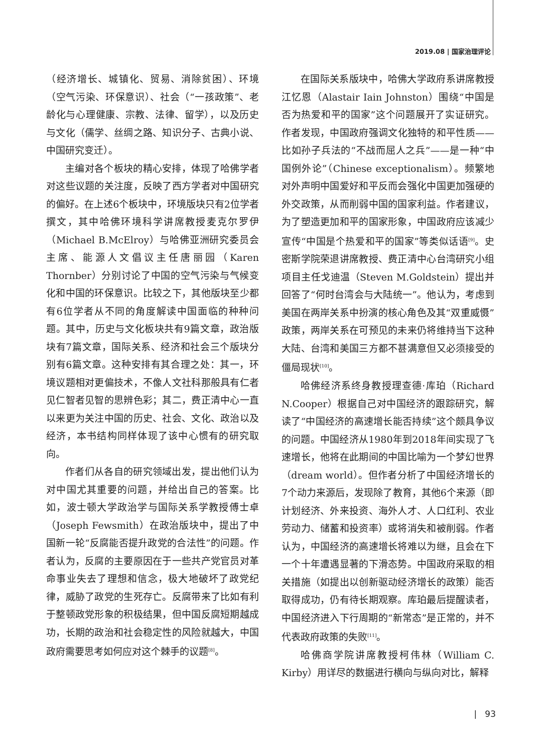2019.08 | 国家治理评论
（经济增长、城镇化、贸易、消除贫困）、环境（空气污染、环保意识）、社会（“一孩政策”、老龄化与心理健康、宗教、法律、留学），以及历史与文化（儒学、丝绸之路、知识分子、古典小说、中国研究变迁）。
主编对各个板块的精心安排，体现了哈佛学者对这些议题的关注度，反映了西方学者对中国研究的偏好。在上述6个板块中，环境版块只有2位学者撰文，其中哈佛环境科学讲席教授麦克尔罗伊（Michael B.McElroy）与哈佛亚洲研究委员会主席、能源人文倡议主任唐丽园（Karen Thornber）分别讨论了中国的空气污染与气候变化和中国的环保意识。比较之下，其他版块至少都有6位学者从不同的角度解读中国面临的种种问题。其中，历史与文化板块共有9篇文章，政治版块有7篇文章，国际关系、经济和社会三个版块分别有6篇文章。这种安排有其合理之处：其一，环境议题相对更偏技术，不像人文社科那般具有仁者见仁智者见智的思辨色彩；其二，费正清中心一直以来更为关注中国的历史、社会、文化、政治以及经济，本书结构同样体现了该中心惯有的研究取向。
作者们从各自的研究领域出发，提出他们认为对中国尤其重要的问题，并给出自己的答案。比如，波士顿大学政治学与国际关系学教授傅士卓（Joseph Fewsmith）在政治版块中，提出了中国新一轮“反腐能否提升政党的合法性”的问题。作者认为，反腐的主要原因在于一些共产党官员对革命事业失去了理想和信念，极大地破坏了政党纪律，威胁了政党的生死存亡。反腐带来了比如有利于整顿政党形象的积极结果，但中国反腐短期越成功，长期的政治和社会稳定性的风险就越大，中国政府需要思考如何应对这个棘手的议题<sup>[8]</sup>。
在国际关系版块中，哈佛大学政府系讲席教授江忆恩（Alastair Iain Johnston）围绕“中国是否为热爱和平的国家”这个问题展开了实证研究。作者发现，中国政府强调文化独特的和平性质——比如孙子兵法的“不战而屈人之兵”——是一种“中国例外论”（Chinese exceptionalism）。频繁地对外声明中国爱好和平反而会强化中国更加强硬的外交政策，从而削弱中国的国家利益。作者建议，为了塑造更加和平的国家形象，中国政府应该减少宣传“中国是个热爱和平的国家”等类似话语<sup>[9]</sup>。史密斯学院荣退讲席教授、费正清中心台湾研究小组项目主任戈迪温（Steven M.Goldstein）提出并回答了“何时台湾会与大陆统一”。他认为，考虑到美国在两岸关系中扮演的核心角色及其“双重威慑”政策，两岸关系在可预见的未来仍将维持当下这种大陆、台湾和美国三方都不甚满意但又必须接受的僵局现状<sup>[10]</sup>。
哈佛经济系终身教授理查德·库珀（Richard N.Cooper）根据自己对中国经济的跟踪研究，解读了“中国经济的高速增长能否持续”这个颇具争议的问题。中国经济从1980年到2018年间实现了飞速增长，他将在此期间的中国比喻为一个梦幻世界（dream world）。但作者分析了中国经济增长的7个动力来源后，发现除了教育，其他6个来源（即计划经济、外来投资、海外人才、人口红利、农业劳动力、储蓄和投资率）或将消失和被削弱。作者认为，中国经济的高速增长将难以为继，且会在下一个十年遭遇显著的下滑态势。中国政府采取的相关措施（如提出以创新驱动经济增长的政策）能否取得成功，仍有待长期观察。库珀最后提醒读者，中国经济进入下行周期的“新常态”是正常的，并不代表政府政策的失败<sup>[11]</sup>。
哈佛商学院讲席教授柯伟林（William C. Kirby）用详尽的数据进行横向与纵向对比，解释
| 93